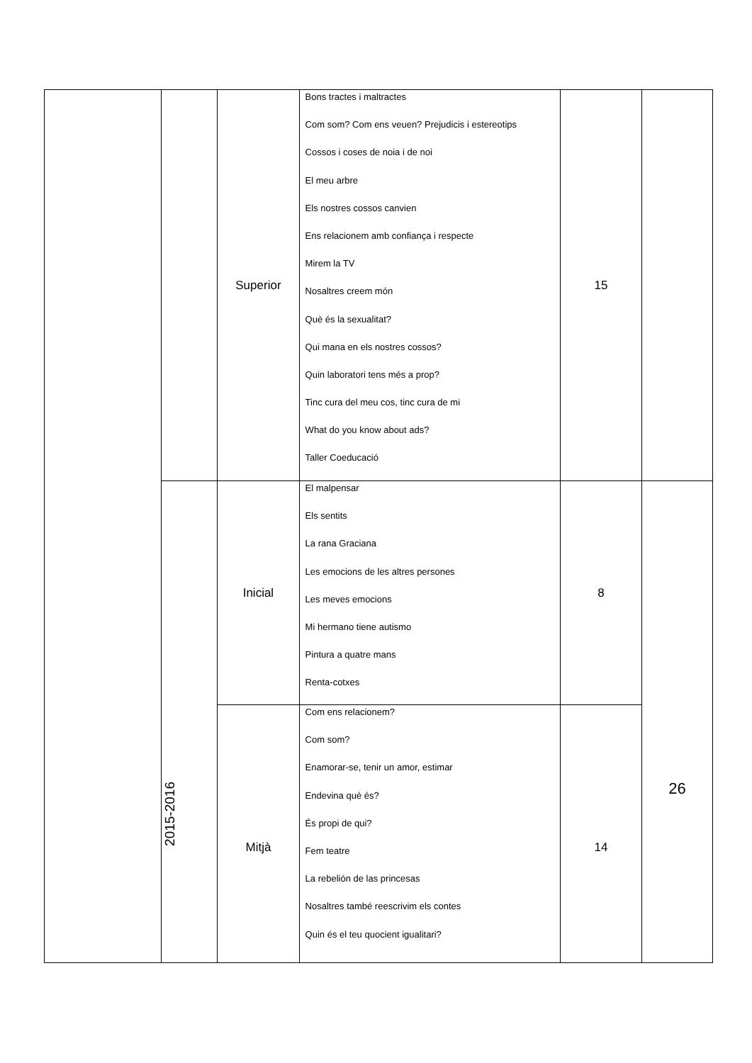| | | Superior | Bons tractes i maltractes Com som? Com ens veuen? Prejudicis i estereotips Cossos i coses de noia i de noi El meu arbre Els nostres cossos canvien Ens relacionem amb confiança i respecte Mirem la TV Nosaltres creem món Què és la sexualitat? Qui mana en els nostres cossos? Quin laboratori tens més a prop? Tinc cura del meu cos, tinc cura de mi What do you know about ads? Taller Coeducació | 15 | |
| | 2015-2016 | Inicial | El malpensar Els sentits La rana Graciana Les emocions de les altres persones Les meves emocions Mi hermano tiene autismo Pintura a quatre mans Renta-cotxes | 8 | 26 |
| | | Mitjà | Com ens relacionem? Com som? Enamorar-se, tenir un amor, estimar Endevina què és? És propi de qui? Fem teatre La rebelión de las princesas Nosaltres també reescrivim els contes Quin és el teu quocient igualitari? | 14 | |